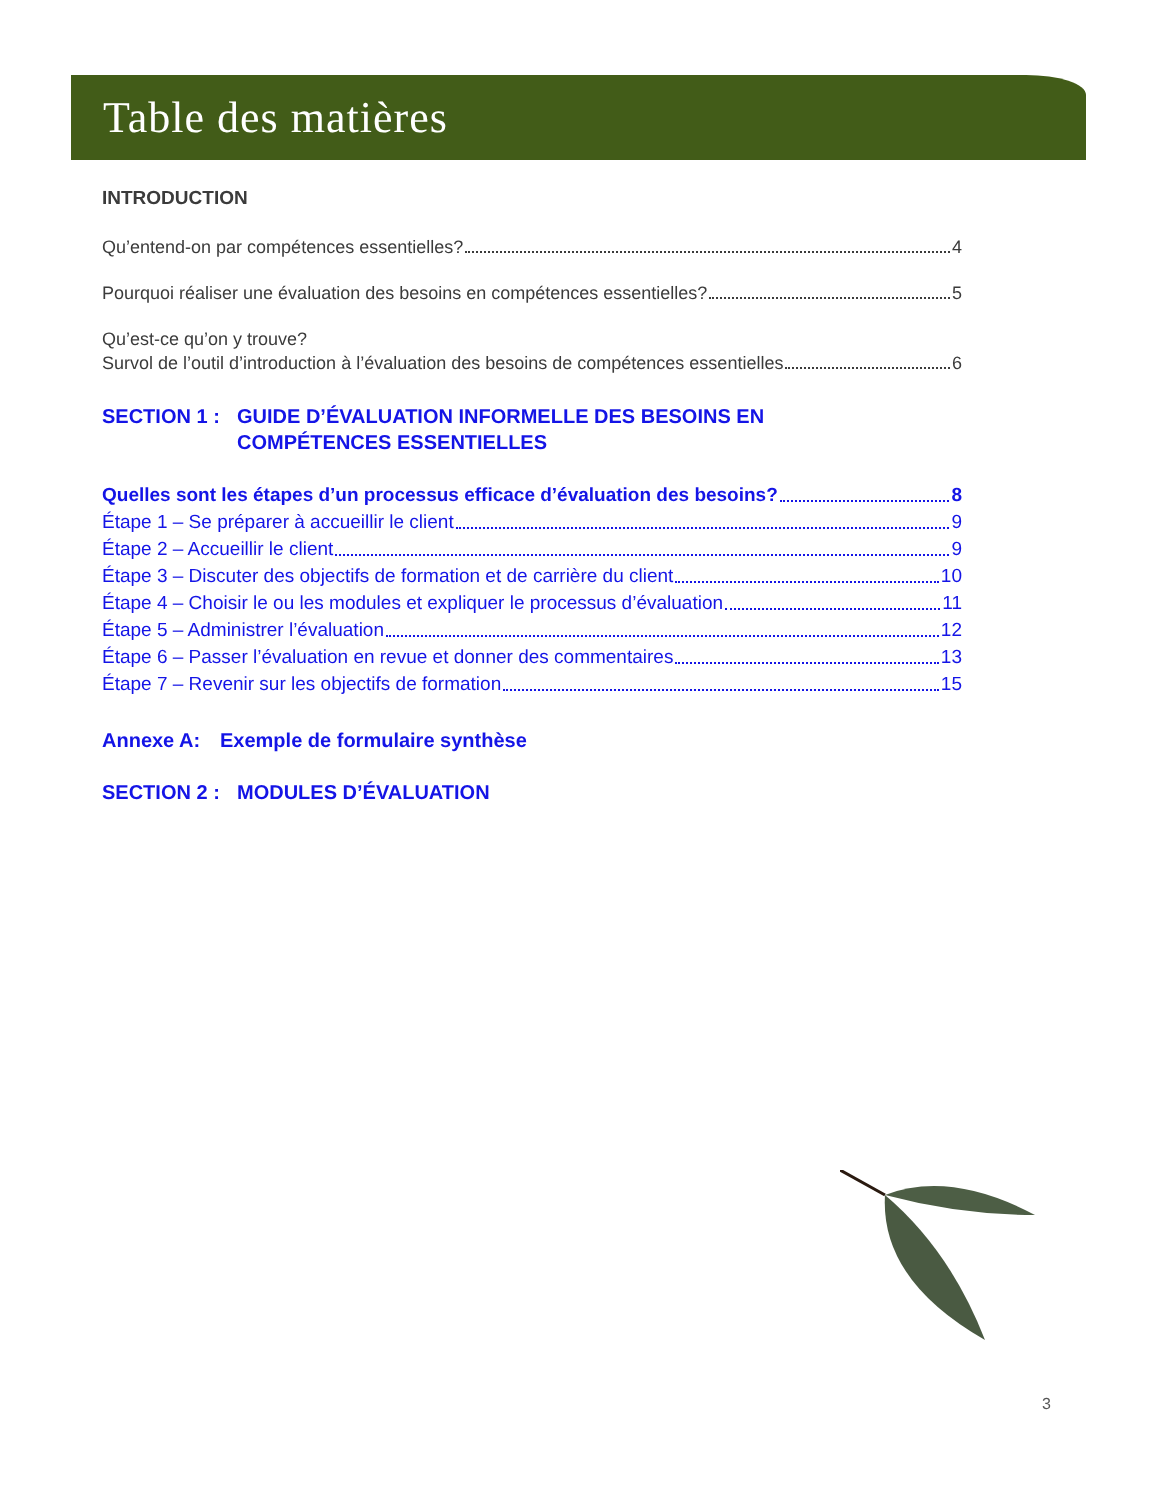Table des matières
INTRODUCTION
Qu’entend-on par compétences essentielles? 4
Pourquoi réaliser une évaluation des besoins en compétences essentielles? 5
Qu’est-ce qu’on y trouve?
Survol de l’outil d’introduction à l’évaluation des besoins de compétences essentielles 6
SECTION 1 : GUIDE D’ÉVALUATION INFORMELLE DES BESOINS EN
COMPÉTENCES ESSENTIELLES
Quelles sont les étapes d’un processus efficace d’évaluation des besoins? 8
Étape 1 – Se préparer à accueillir le client 9
Étape 2 – Accueillir le client 9
Étape 3 – Discuter des objectifs de formation et de carrière du client 10
Étape 4 – Choisir le ou les modules et expliquer le processus d’évaluation 11
Étape 5 – Administrer l’évaluation 12
Étape 6 – Passer l’évaluation en revue et donner des commentaires 13
Étape 7 – Revenir sur les objectifs de formation 15
Annexe A: Exemple de formulaire synthèse
SECTION 2 : MODULES D’ÉVALUATION
3